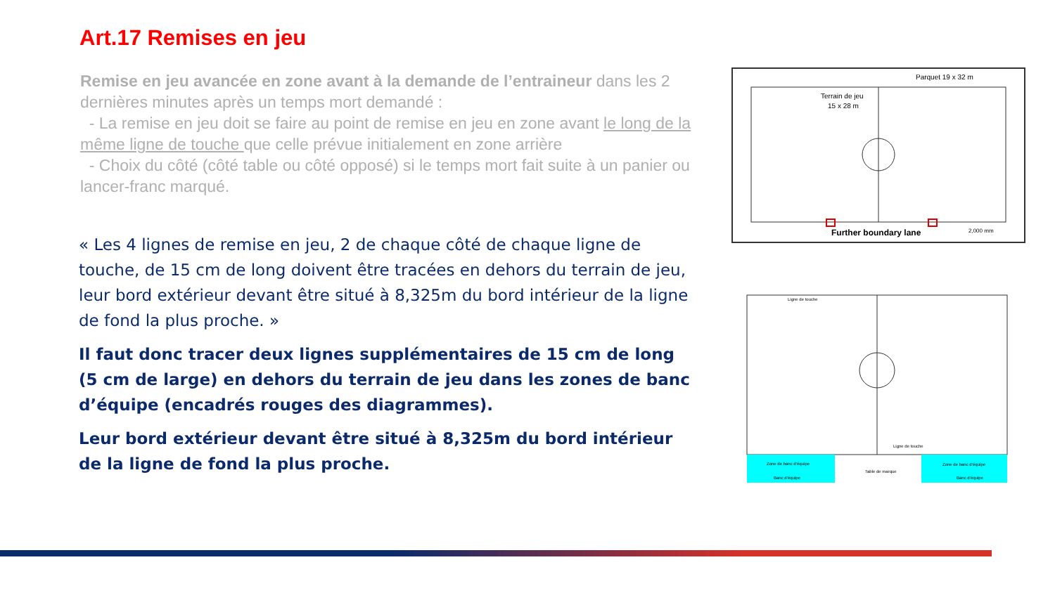Art.17 Remises en jeu
Remise en jeu avancée en zone avant à la demande de l’entraineur dans les 2 dernières minutes après un temps mort demandé :
- La remise en jeu doit se faire au point de remise en jeu en zone avant le long de la même ligne de touche que celle prévue initialement en zone arrière
- Choix du côté (côté table ou côté opposé) si le temps mort fait suite à un panier ou lancer-franc marqué.
« Les 4 lignes de remise en jeu, 2 de chaque côté de chaque ligne de touche, de 15 cm de long doivent être tracées en dehors du terrain de jeu, leur bord extérieur devant être situé à 8,325m du bord intérieur de la ligne de fond la plus proche. »
Il faut donc tracer deux lignes supplémentaires de 15 cm de long (5 cm de large) en dehors du terrain de jeu dans les zones de banc d’équipe (encadrés rouges des diagrammes).
Leur bord extérieur devant être situé à 8,325m du bord intérieur de la ligne de fond la plus proche.
Parquet 19 x 32 m
Terrain de jeu
15 x 28 m
Further boundary lane
2,000 mm
Ligne de touche
Ligne de touche
Zone de banc d’équipe
Zone de banc d’équipe
Banc d’équipe
Banc d’équipe
Table de marque